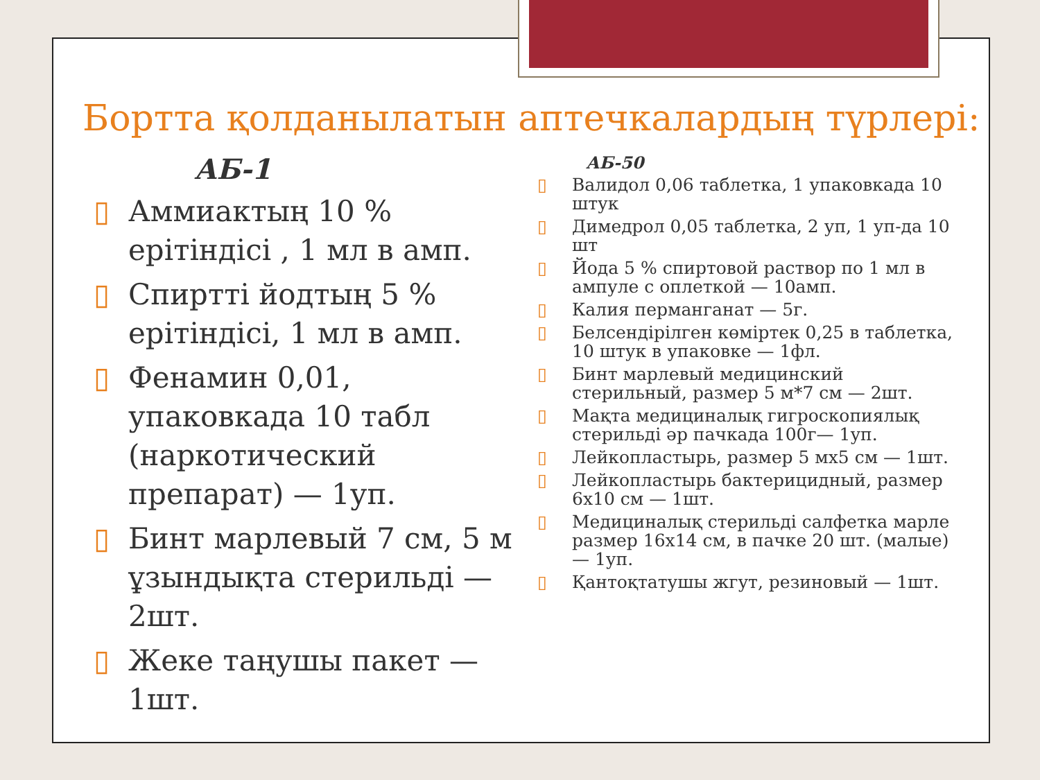Бортта қолданылатын аптечкалардың түрлері:
АБ-1
▯ Аммиактың 10 % ерітіндісі , 1 мл в амп.
▯ Спиртті йодтың 5 % ерітіндісі, 1 мл в амп.
▯ Фенамин 0,01, упаковкада 10 табл (наркотический препарат) — 1уп.
▯ Бинт марлевый 7 см, 5 м ұзындықта стерильді — 2шт.
▯ Жеке таңушы пакет — 1шт.
АБ-50
▯ Валидол 0,06 таблетка, 1 упаковкада 10 штук
▯ Димедрол 0,05 таблетка, 2 уп, 1 уп-да 10 шт
▯ Йода 5 % спиртовой раствор по 1 мл в ампуле с оплеткой — 10амп.
▯ Калия перманганат — 5г.
▯ Белсендірілген көміртек 0,25 в таблетка, 10 штук в упаковке — 1фл.
▯ Бинт марлевый медицинский стерильный, размер 5 м*7 см — 2шт.
▯ Мақта медициналық гигроскопиялық стерильді әр пачкада 100г— 1уп.
▯ Лейкопластырь, размер 5 мх5 см — 1шт.
▯ Лейкопластырь бактерицидный, размер 6х10 см — 1шт.
▯ Медициналық стерильді салфетка марле размер 16х14 см, в пачке 20 шт. (малые) — 1уп.
▯ Қантоқтатушы жгут, резиновый — 1шт.